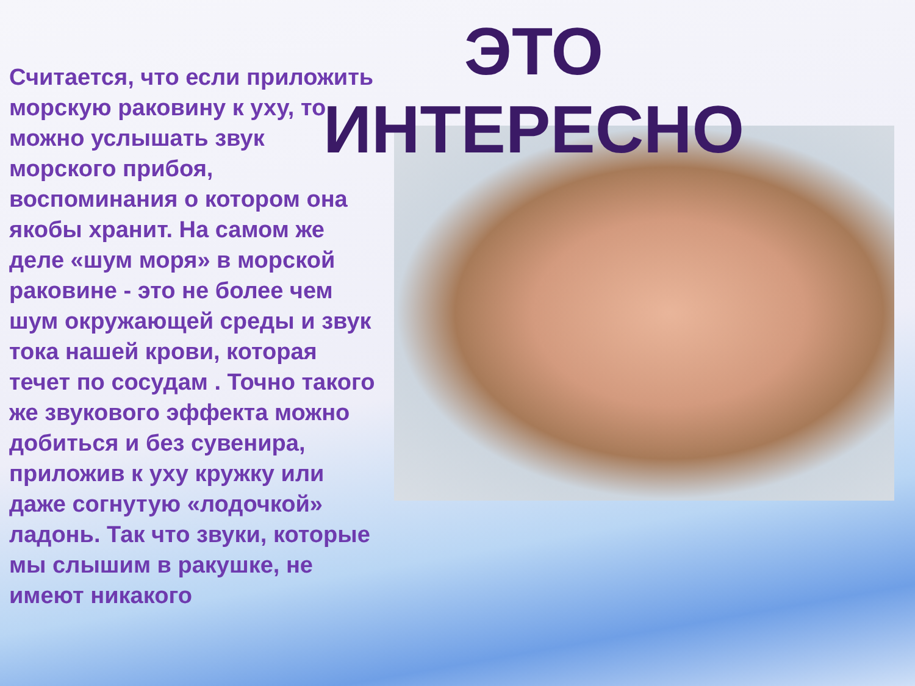ЭТО
ИНТЕРЕСНО
Считается, что если приложить морскую раковину к уху, то можно услышать звук морского прибоя, воспоминания о котором она якобы хранит. На самом же деле «шум моря» в морской раковине - это не более чем шум окружающей среды и звук тока нашей крови, которая течет по сосудам . Точно такого же звукового эффекта можно добиться и без сувенира, приложив к уху кружку или даже согнутую «лодочкой» ладонь. Так что звуки, которые мы слышим в ракушке, не имеют никакого